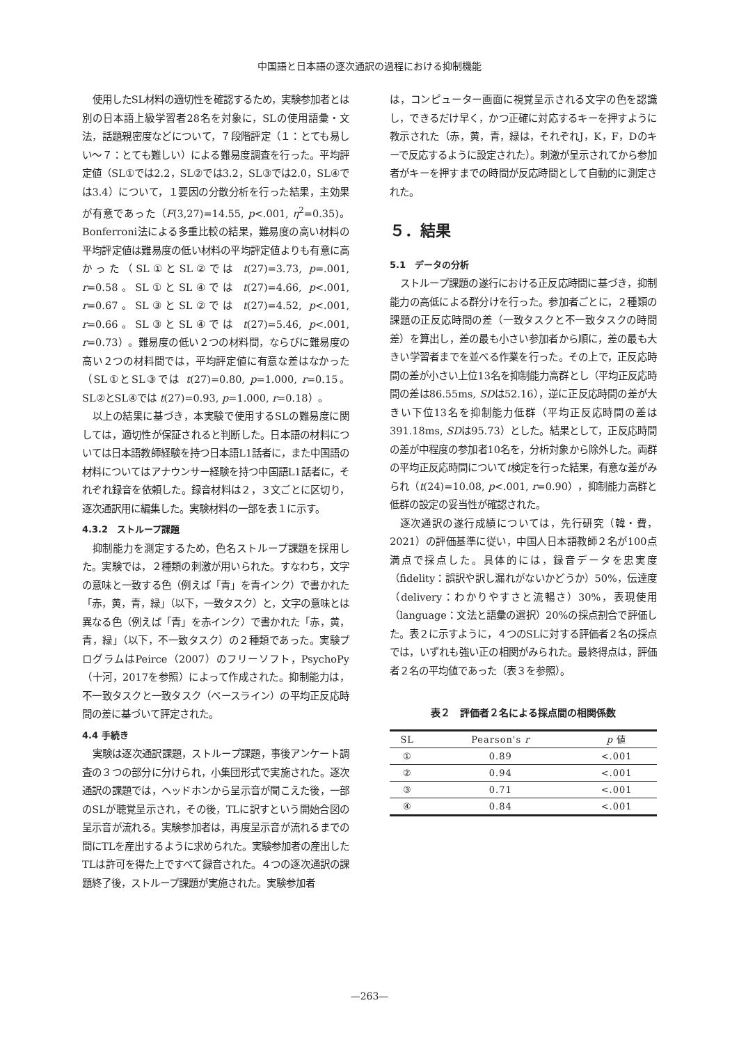中国語と日本語の逐次通訳の過程における抑制機能
使用したSL材料の適切性を確認するため，実験参加者とは別の日本語上級学習者28名を対象に，SLの使用語彙・文法，話題親密度などについて，７段階評定（１：とても易しい〜７：とても難しい）による難易度調査を行った。平均評定値（SL①では2.2，SL②では3.2，SL③では2.0，SL④では3.4）について，１要因の分散分析を行った結果，主効果が有意であった（F(3,27)=14.55, p<.001, η<sup>2</sup>=0.35)。Bonferroni法による多重比較の結果，難易度の高い材料の平均評定値は難易度の低い材料の平均評定値よりも有意に高かった（SL①とSL②では t(27)=3.73, p=.001, r=0.58。SL①とSL④では t(27)=4.66, p<.001, r=0.67。SL③とSL②では t(27)=4.52, p<.001, r=0.66。SL③とSL④では t(27)=5.46, p<.001, r=0.73）。難易度の低い２つの材料間，ならびに難易度の高い２つの材料間では，平均評定値に有意な差はなかった（SL①とSL③では t(27)=0.80, p=1.000, r=0.15。SL②とSL④では t(27)=0.93, p=1.000, r=0.18）。
以上の結果に基づき，本実験で使用するSLの難易度に関しては，適切性が保証されると判断した。日本語の材料については日本語教師経験を持つ日本語L1話者に，また中国語の材料についてはアナウンサー経験を持つ中国語L1話者に，それぞれ録音を依頼した。録音材料は２，３文ごとに区切り，逐次通訳用に編集した。実験材料の一部を表１に示す。
4.3.2　ストループ課題
抑制能力を測定するため，色名ストループ課題を採用した。実験では，２種類の刺激が用いられた。すなわち，文字の意味と一致する色（例えば「青」を青インク）で書かれた「赤，黄，青，緑」（以下，一致タスク）と，文字の意味とは異なる色（例えば「青」を赤インク）で書かれた「赤，黄，青，緑」（以下，不一致タスク）の２種類であった。実験プログラムはPeirce（2007）のフリーソフト，PsychoPy（十河，2017を参照）によって作成された。抑制能力は，不一致タスクと一致タスク（ベースライン）の平均正反応時間の差に基づいて評定された。
4.4 手続き
実験は逐次通訳課題，ストループ課題，事後アンケート調査の３つの部分に分けられ，小集団形式で実施された。逐次通訳の課題では，ヘッドホンから呈示音が聞こえた後，一部のSLが聴覚呈示され，その後，TLに訳すという開始合図の呈示音が流れる。実験参加者は，再度呈示音が流れるまでの間にTLを産出するように求められた。実験参加者の産出したTLは許可を得た上ですべて録音された。４つの逐次通訳の課題終了後，ストループ課題が実施された。実験参加者
は，コンピューター画面に視覚呈示される文字の色を認識し，できるだけ早く，かつ正確に対応するキーを押すように教示された（赤，黄，青，緑は，それぞれJ，K，F，Dのキーで反応するように設定された）。刺激が呈示されてから参加者がキーを押すまでの時間が反応時間として自動的に測定された。
５．結果
5.1　データの分析
ストループ課題の遂行における正反応時間に基づき，抑制能力の高低による群分けを行った。参加者ごとに，２種類の課題の正反応時間の差（一致タスクと不一致タスクの時間差）を算出し，差の最も小さい参加者から順に，差の最も大きい学習者までを並べる作業を行った。その上で，正反応時間の差が小さい上位13名を抑制能力高群とし（平均正反応時間の差は86.55ms, SDは52.16），逆に正反応時間の差が大きい下位13名を抑制能力低群（平均正反応時間の差は391.18ms, SDは95.73）とした。結果として，正反応時間の差が中程度の参加者10名を，分析対象から除外した。両群の平均正反応時間についてt検定を行った結果，有意な差がみられ（t(24)=10.08, p<.001, r=0.90），抑制能力高群と低群の設定の妥当性が確認された。
逐次通訳の遂行成績については，先行研究（韓・費，2021）の評価基準に従い，中国人日本語教師２名が100点満点で採点した。具体的には，録音データを忠実度（fidelity：誤訳や訳し漏れがないかどうか）50%，伝達度（delivery：わかりやすさと流暢さ）30%，表現使用（language：文法と語彙の選択）20%の採点割合で評価した。表２に示すように，４つのSLに対する評価者２名の採点では，いずれも強い正の相関がみられた。最終得点は，評価者２名の平均値であった（表３を参照）。
表２　評価者２名による採点間の相関係数
| SL | Pearson's r | p 値 |
| --- | --- | --- |
| ① | 0.89 | <.001 |
| ② | 0.94 | <.001 |
| ③ | 0.71 | <.001 |
| ④ | 0.84 | <.001 |
—263—